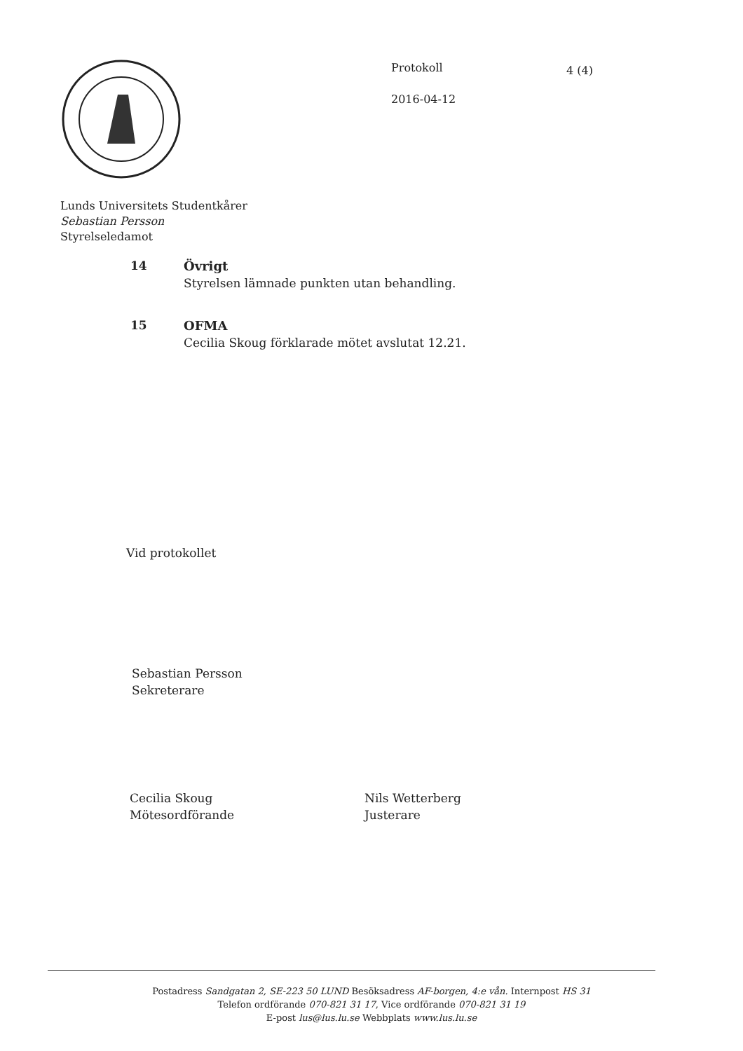Protokoll
2016-04-12
4 (4)
Lunds Universitets Studentkårer
Sebastian Persson
Styrelseledamot
14 Övrigt
Styrelsen lämnade punkten utan behandling.
15 OFMA
Cecilia Skoug förklarade mötet avslutat 12.21.
Vid protokollet
Sebastian Persson
Sekreterare
Cecilia Skoug
Mötesordförande
Nils Wetterberg
Justerare
Postadress Sandgatan 2, SE-223 50 LUND Besöksadress AF-borgen, 4:e vån. Internpost HS 31
Telefon ordförande 070-821 31 17, Vice ordförande 070-821 31 19
E-post lus@lus.lu.se Webbplats www.lus.lu.se